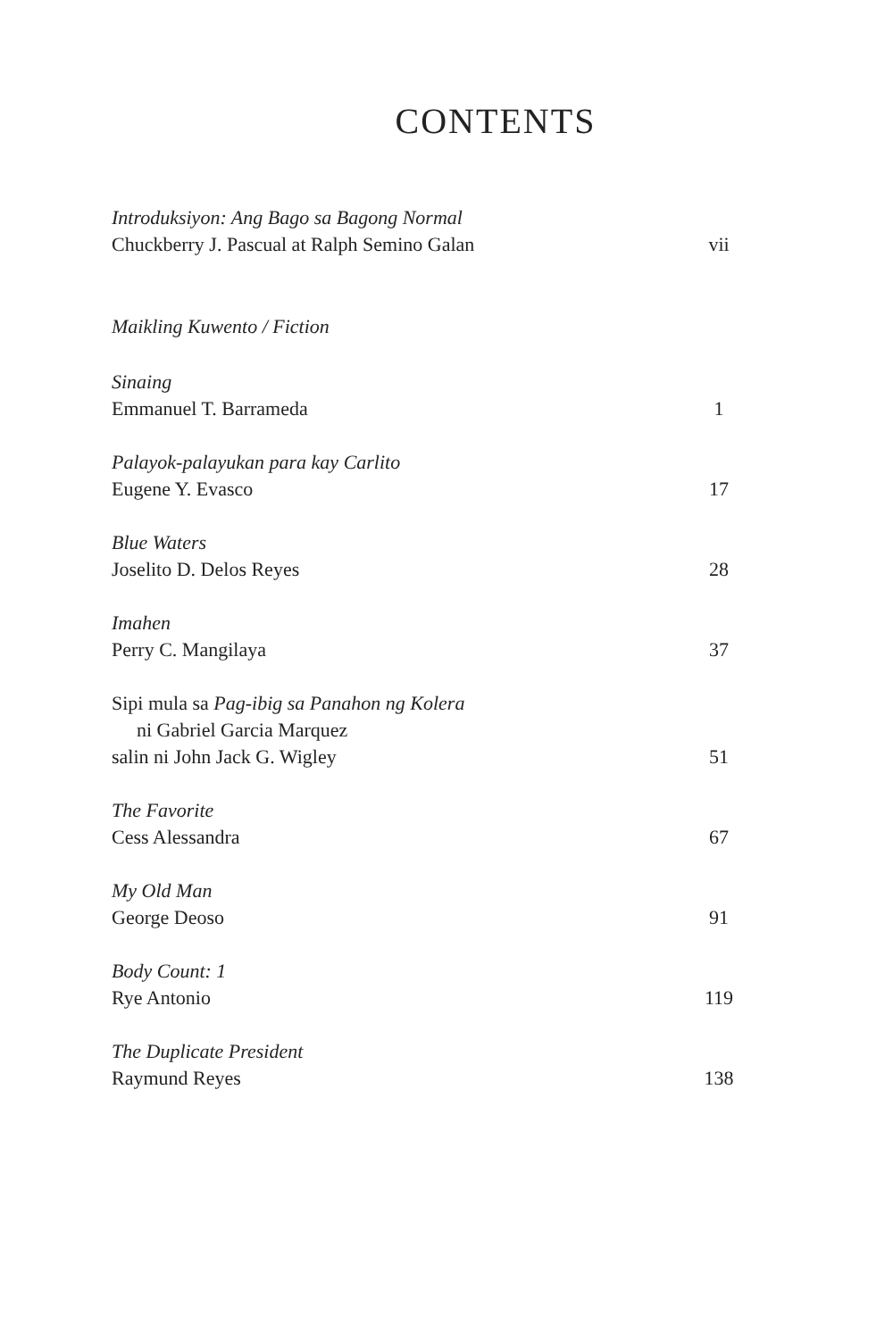CONTENTS
Introduksiyon: Ang Bago sa Bagong Normal
Chuckberry J. Pascual at Ralph Semino Galan vii
Maikling Kuwento / Fiction
Sinaing
Emmanuel T. Barrameda 1
Palayok-palayukan para kay Carlito
Eugene Y. Evasco 17
Blue Waters
Joselito D. Delos Reyes 28
Imahen
Perry C. Mangilaya 37
Sipi mula sa Pag-ibig sa Panahon ng Kolera
ni Gabriel Garcia Marquez
salin ni John Jack G. Wigley 51
The Favorite
Cess Alessandra 67
My Old Man
George Deoso 91
Body Count: 1
Rye Antonio 119
The Duplicate President
Raymund Reyes 138